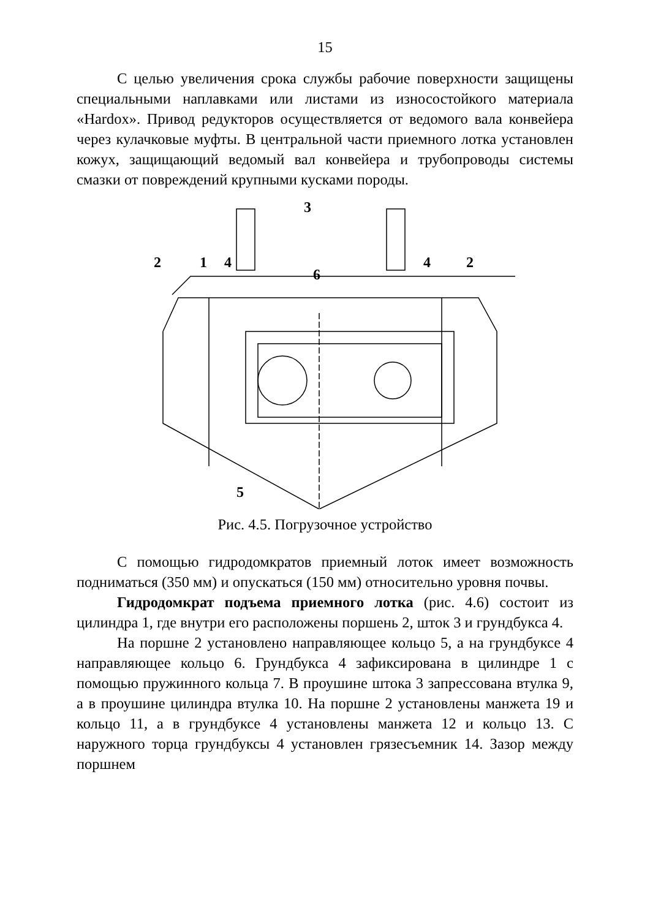15
С целью увеличения срока службы рабочие поверхности защищены специальными наплавками или листами из износостойкого материала «Hardox». Привод редукторов осуществляется от ведомого вала конвейера через кулачковые муфты. В центральной части приемного лотка установлен кожух, защищающий ведомый вал конвейера и трубопроводы системы смазки от повреждений крупными кусками породы.
3
2
1
4
6
4
2
5
Рис. 4.5. Погрузочное устройство
С помощью гидродомкратов приемный лоток имеет возможность подниматься (350 мм) и опускаться (150 мм) относительно уровня почвы.
Гидродомкрат подъема приемного лотка (рис. 4.6) состоит из цилиндра 1, где внутри его расположены поршень 2, шток 3 и грундбукса 4.
На поршне 2 установлено направляющее кольцо 5, а на грундбуксе 4 направляющее кольцо 6. Грундбукса 4 зафиксирована в цилиндре 1 с помощью пружинного кольца 7. В проушине штока 3 запрессована втулка 9, а в проушине цилиндра втулка 10. На поршне 2 установлены манжета 19 и кольцо 11, а в грундбуксе 4 установлены манжета 12 и кольцо 13. С наружного торца грундбуксы 4 установлен грязесъемник 14. Зазор между поршнем